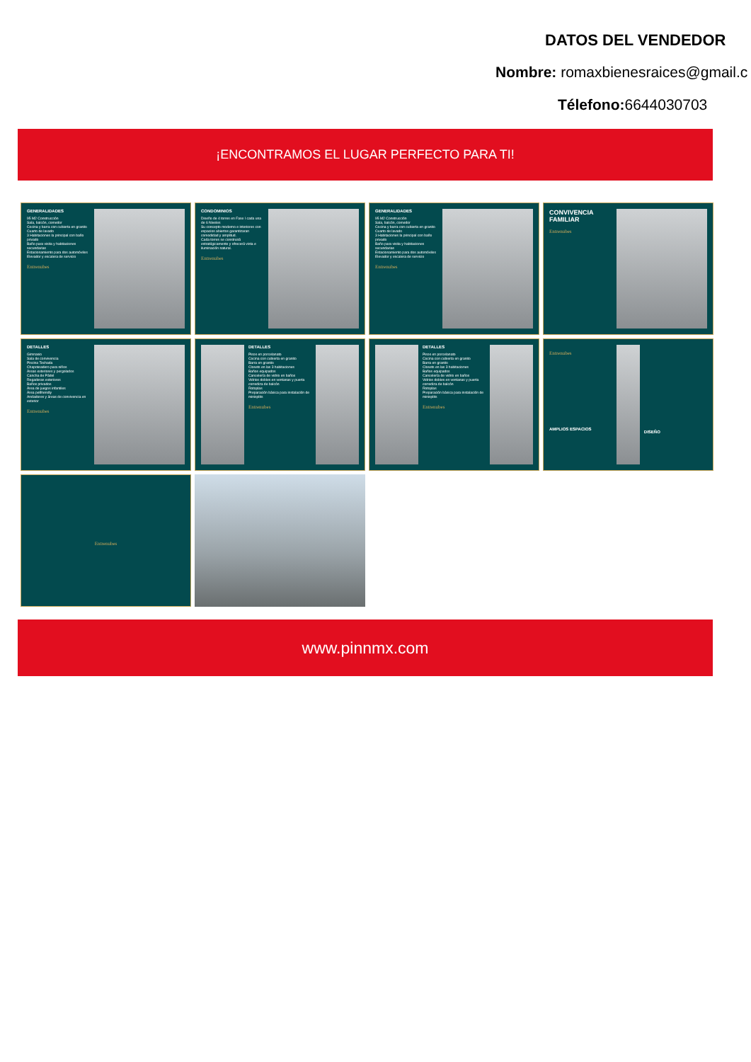DATOS DEL VENDEDOR
Nombre: romaxbienesraices@gmail.c
Télefono: 6644030703
¡ENCONTRAMOS EL LUGAR PERFECTO PARA TI!
GENERALIDADES
95 M2 Construcción
Sala, balcón, comedor
Cocina y barra con cubierta en granito
Cuarto de lavado
3 Habitaciones la principal con baño privado
Baño para visita y habitaciones secundarias
Estacionamiento para dos automóviles
Elevador y escalera de servicio
Entrenubes
CONDOMINIOS
Diseño de 4 torres en Fase I cada una de 6 Niveles
Su concepto moderno e interiores con espacios abiertos garantizaran comodidad y amplitud.
Cada torres se construirá estratégicamente y ofrecerá vista e iluminación natural.
Entrenubes
GENERALIDADES
95 M2 Construcción
Sala, balcón, comedor
Cocina y barra con cubierta en granito
Cuarto de lavado
3 Habitaciones la principal con baño privado
Baño para visita y habitaciones secundarias
Estacionamiento para dos automóviles
Elevador y escalera de servicio
Entrenubes
CONVIVENCIA FAMILIAR
Entrenubes
DETALLES
Gimnasio
Sala de convivencia
Piscina Techada
Chapoteadero para niños
Áreas exteriores y pergolados
Cancha de Pádel
Regaderas exteriores
Baños privados
Área de juegos infantiles
Área petfriendly
Andadores y áreas de convivencia en exterior
Entrenubes
DETALLES
Pisos en porcelanato
Cocina con cubierta en granito
Barra en granito
Closets en las 3 habitaciones
Baños equipados
Cancelería de vidrio en baños
Vidrios dobles en ventanas y puerta corrediza de balcón
Rotoplas
Preparación básica para instalación de minisplits
Entrenubes
DETALLES
Pisos en porcelanato
Cocina con cubierta en granito
Barra en granito
Closets en las 3 habitaciones
Baños equipados
Cancelería de vidrio en baños
Vidrios dobles en ventanas y puerta corrediza de balcón
Rotoplas
Preparación básica para instalación de minisplits
Entrenubes
Entrenubes
AMPLIOS ESPACIOS
DISEÑO
Entrenubes
www.pinnmx.com